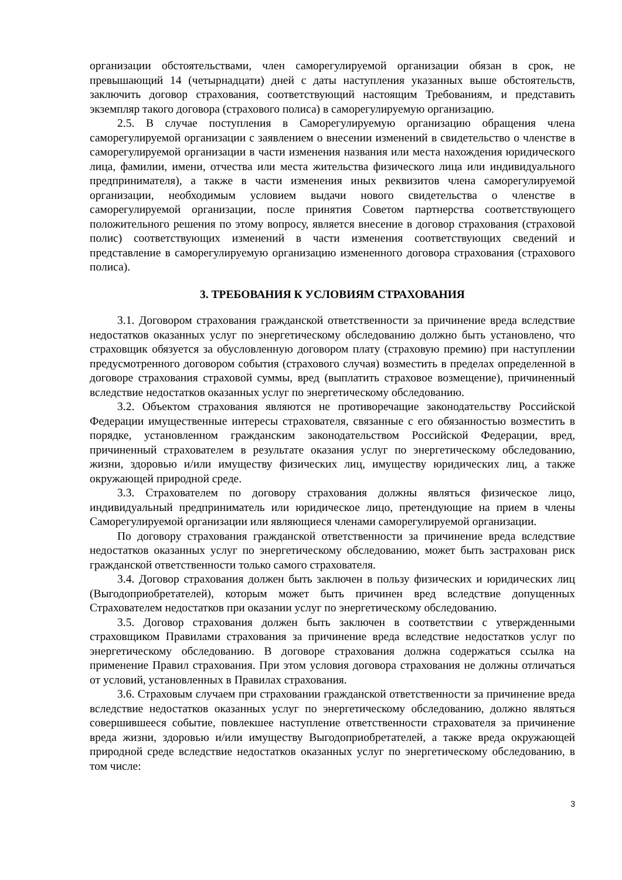организации обстоятельствами, член саморегулируемой организации обязан в срок, не превышающий 14 (четырнадцати) дней с даты наступления указанных выше обстоятельств, заключить договор страхования, соответствующий настоящим Требованиям, и представить экземпляр такого договора (страхового полиса) в саморегулируемую организацию.
2.5. В случае поступления в Саморегулируемую организацию обращения члена саморегулируемой организации с заявлением о внесении изменений в свидетельство о членстве в саморегулируемой организации в части изменения названия или места нахождения юридического лица, фамилии, имени, отчества или места жительства физического лица или индивидуального предпринимателя), а также в части изменения иных реквизитов члена саморегулируемой организации, необходимым условием выдачи нового свидетельства о членстве в саморегулируемой организации, после принятия Советом партнерства соответствующего положительного решения по этому вопросу, является внесение в договор страхования (страховой полис) соответствующих изменений в части изменения соответствующих сведений и представление в саморегулируемую организацию измененного договора страхования (страхового полиса).
3. ТРЕБОВАНИЯ К УСЛОВИЯМ СТРАХОВАНИЯ
3.1. Договором страхования гражданской ответственности за причинение вреда вследствие недостатков оказанных услуг по энергетическому обследованию должно быть установлено, что страховщик обязуется за обусловленную договором плату (страховую премию) при наступлении предусмотренного договором события (страхового случая) возместить в пределах определенной в договоре страхования страховой суммы, вред (выплатить страховое возмещение), причиненный вследствие недостатков оказанных услуг по энергетическому обследованию.
3.2. Объектом страхования являются не противоречащие законодательству Российской Федерации имущественные интересы страхователя, связанные с его обязанностью возместить в порядке, установленном гражданским законодательством Российской Федерации, вред, причиненный страхователем в результате оказания услуг по энергетическому обследованию, жизни, здоровью и/или имуществу физических лиц, имуществу юридических лиц, а также окружающей природной среде.
3.3. Страхователем по договору страхования должны являться физическое лицо, индивидуальный предприниматель или юридическое лицо, претендующие на прием в члены Саморегулируемой организации или являющиеся членами саморегулируемой организации.
По договору страхования гражданской ответственности за причинение вреда вследствие недостатков оказанных услуг по энергетическому обследованию, может быть застрахован риск гражданской ответственности только самого страхователя.
3.4. Договор страхования должен быть заключен в пользу физических и юридических лиц (Выгодоприобретателей), которым может быть причинен вред вследствие допущенных Страхователем недостатков при оказании услуг по энергетическому обследованию.
3.5. Договор страхования должен быть заключен в соответствии с утвержденными страховщиком Правилами страхования за причинение вреда вследствие недостатков услуг по энергетическому обследованию. В договоре страхования должна содержаться ссылка на применение Правил страхования. При этом условия договора страхования не должны отличаться от условий, установленных в Правилах страхования.
3.6. Страховым случаем при страховании гражданской ответственности за причинение вреда вследствие недостатков оказанных услуг по энергетическому обследованию, должно являться совершившееся событие, повлекшее наступление ответственности страхователя за причинение вреда жизни, здоровью и/или имуществу Выгодоприобретателей, а также вреда окружающей природной среде вследствие недостатков оказанных услуг по энергетическому обследованию, в том числе:
3